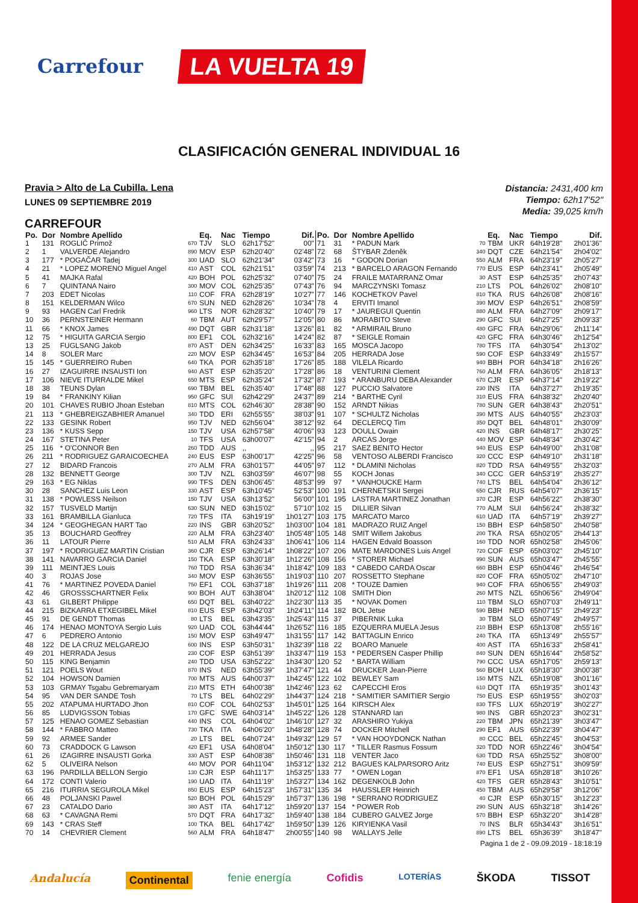Carrefour LA VUELTA 19
CLASIFICACIÓN GENERAL INDIVIDUAL 16
Pravia > Alto de La Cubilla. Lena
LUNES 09 SEPTIEMBRE 2019
CARREFOUR
Distancia: 2431,400 km
Tiempo: 62h17'52"
Media: 39,025 km/h
| Po. | Dor | Nombre Apellido | | Eq. | Nac | Tiempo | Dif. | Po. | Dor | Nombre Apellido | | Eq. | Nac | Tiempo | Dif. |
| --- | --- | --- | --- | --- | --- | --- | --- | --- | --- | --- | --- | --- | --- | --- | --- |
| 1 | 131 | ROGLIČ Primož | 670 | TJV | SLO | 62h17'52" | 00" | 71 | 31 | * PADUN Mark | 70 | TBM | UKR | 64h19'28" | 2h01'36" |
| 2 | 1 | VALVERDE Alejandro | 890 | MOV | ESP | 62h20'40" | 02'48" | 72 | 68 | ŠTYBAR Zdeněk | 340 | DQT | CZE | 64h21'54" | 2h04'02" |
| 3 | 177 | * POGAČAR Tadej | 300 | UAD | SLO | 62h21'34" | 03'42" | 73 | 16 | * GODON Dorian | 550 | ALM | FRA | 64h23'19" | 2h05'27" |
| 4 | 21 | * LOPEZ MORENO Miguel Angel | 410 | AST | COL | 62h21'51" | 03'59" | 74 | 213 | * BARCELO ARAGON Fernando | 770 | EUS | ESP | 64h23'41" | 2h05'49" |
| 5 | 41 | MAJKA Rafal | 420 | BOH | POL | 62h25'32" | 07'40" | 75 | 24 | FRAILE MATARRANZ Omar | 30 | AST | ESP | 64h25'35" | 2h07'43" |
| 6 | 7 | QUINTANA Nairo | 300 | MOV | COL | 62h25'35" | 07'43" | 76 | 94 | MARCZYNSKI Tomasz | 210 | LTS | POL | 64h26'02" | 2h08'10" |
| 7 | 203 | EDET Nicolas | 110 | COF | FRA | 62h28'19" | 10'27" | 77 | 146 | KOCHETKOV Pavel | 810 | TKA | RUS | 64h26'08" | 2h08'16" |
| 8 | 151 | KELDERMAN Wilco | 670 | SUN | NED | 62h28'26" | 10'34" | 78 | 4 | ERVITI Imanol | 390 | MOV | ESP | 64h26'51" | 2h08'59" |
| 9 | 93 | HAGEN Carl Fredrik | 960 | LTS | NOR | 62h28'32" | 10'40" | 79 | 17 | * JAUREGUI Quentin | 880 | ALM | FRA | 64h27'09" | 2h09'17" |
| 10 | 36 | PERNSTEINER Hermann | 60 | TBM | AUT | 62h29'57" | 12'05" | 80 | 86 | MORABITO Steve | 290 | GFC | SUI | 64h27'25" | 2h09'33" |
| 11 | 66 | * KNOX James | 490 | DQT | GBR | 62h31'18" | 13'26" | 81 | 82 | * ARMIRAIL Bruno | 480 | GFC | FRA | 64h29'06" | 2h11'14" |
| 12 | 75 | * HIGUITA GARCIA Sergio | 800 | EF1 | COL | 62h32'16" | 14'24" | 82 | 87 | * SEIGLE Romain | 420 | GFC | FRA | 64h30'46" | 2h12'54" |
| 13 | 25 | FUGLSANG Jakob | 870 | AST | DEN | 62h34'25" | 16'33" | 83 | 165 | MOSCA Jacopo | 780 | TFS | ITA | 64h30'54" | 2h13'02" |
| 14 | 8 | SOLER Marc | 220 | MOV | ESP | 62h34'45" | 16'53" | 84 | 205 | HERRADA Jose | 590 | COF | ESP | 64h33'49" | 2h15'57" |
| 15 | 145 | * GUERREIRO Ruben | 640 | TKA | POR | 62h35'18" | 17'26" | 85 | 188 | VILELA Ricardo | 940 | BBH | POR | 64h34'18" | 2h16'26" |
| 16 | 27 | IZAGUIRRE INSAUSTI Ion | 940 | AST | ESP | 62h35'20" | 17'28" | 86 | 18 | VENTURINI Clement | 760 | ALM | FRA | 64h36'05" | 2h18'13" |
| 17 | 106 | NIEVE ITURRALDE Mikel | 650 | MTS | ESP | 62h35'24" | 17'32" | 87 | 193 | * ARANBURU DEBA Alexander | 670 | CJR | ESP | 64h37'14" | 2h19'22" |
| 18 | 38 | TEUNS Dylan | 690 | TBM | BEL | 62h35'40" | 17'48" | 88 | 127 | PUCCIO Salvatore | 230 | INS | ITA | 64h37'27" | 2h19'35" |
| 19 | 84 | * FRANKINY Kilian | 950 | GFC | SUI | 62h42'29" | 24'37" | 89 | 214 | * BARTHE Cyril | 310 | EUS | FRA | 64h38'32" | 2h20'40" |
| 20 | 101 | CHAVES RUBIO Jhoan Esteban | 810 | MTS | COL | 62h46'30" | 28'38" | 90 | 152 | ARNDT Nikias | 780 | SUN | GER | 64h38'43" | 2h20'51" |
| 21 | 113 | * GHEBREIGZABHIER Amanuel | 340 | TDD | ERI | 62h55'55" | 38'03" | 91 | 107 | * SCHULTZ Nicholas | 390 | MTS | AUS | 64h40'55" | 2h23'03" |
| 22 | 133 | GESINK Robert | 950 | TJV | NED | 62h56'04" | 38'12" | 92 | 64 | DECLERCQ Tim | 350 | DQT | BEL | 64h48'01" | 2h30'09" |
| 23 | 136 | * KUSS Sepp | 150 | TJV | USA | 62h57'58" | 40'06" | 93 | 123 | DOULL Owain | 420 | INS | GBR | 64h48'17" | 2h30'25" |
| 24 | 167 | STETINA Peter | 10 | TFS | USA | 63h00'07" | 42'15" | 94 | 2 | ARCAS Jorge | 440 | MOV | ESP | 64h48'34" | 2h30'42" |
| 25 | 116 | * O'CONNOR Ben | 260 | TDD | AUS | ,, | ,, | 95 | 217 | SAEZ BENITO Hector | 940 | EUS | ESP | 64h49'00" | 2h31'08" |
| 26 | 211 | * RODRIGUEZ GARAICOECHEA | 240 | EUS | ESP | 63h00'17" | 42'25" | 96 | 58 | VENTOSO ALBERDI Francisco | 320 | CCC | ESP | 64h49'10" | 2h31'18" |
| 27 | 12 | BIDARD Francois | 270 | ALM | FRA | 63h01'57" | 44'05" | 97 | 112 | * DLAMINI Nicholas | 820 | TDD | RSA | 64h49'55" | 2h32'03" |
| 28 | 132 | BENNETT George | 300 | TJV | NZL | 63h03'59" | 46'07" | 98 | 55 | KOCH Jonas | 340 | CCC | GER | 64h53'19" | 2h35'27" |
| 29 | 163 | * EG Niklas | 990 | TFS | DEN | 63h06'45" | 48'53" | 99 | 97 | * VANHOUCKE Harm | 740 | LTS | BEL | 64h54'04" | 2h36'12" |
| 30 | 28 | SANCHEZ Luis Leon | 330 | AST | ESP | 63h10'45" | 52'53" | 100 | 191 | CHERNETSKII Sergei | 650 | CJR | RUS | 64h54'07" | 2h36'15" |
| 31 | 138 | * POWLESS Neilson | 150 | TJV | USA | 63h13'52" | 56'00" | 101 | 195 | LASTRA MARTINEZ Jonathan | 370 | CJR | ESP | 64h56'22" | 2h38'30" |
| 32 | 157 | TUSVELD Martijn | 630 | SUN | NED | 63h15'02" | 57'10" | 102 | 15 | DILLIER Silvan | 770 | ALM | SUI | 64h56'24" | 2h38'32" |
| 33 | 161 | BRAMBILLA Gianluca | 720 | TFS | ITA | 63h19'19" | 1h01'27" | 103 | 175 | MARCATO Marco | 610 | UAD | ITA | 64h57'19" | 2h39'27" |
| 34 | 124 | * GEOGHEGAN HART Tao | 220 | INS | GBR | 63h20'52" | 1h03'00" | 104 | 181 | MADRAZO RUIZ Angel | 150 | BBH | ESP | 64h58'50" | 2h40'58" |
| 35 | 13 | BOUCHARD Geoffrey | 220 | ALM | FRA | 63h23'40" | 1h05'48" | 105 | 148 | SMIT Willem Jakobus | 200 | TKA | RSA | 65h02'05" | 2h44'13" |
| 36 | 11 | LATOUR Pierre | 510 | ALM | FRA | 63h24'33" | 1h06'41" | 106 | 114 | HAGEN Edvald Boasson | 160 | TDD | NOR | 65h02'58" | 2h45'06" |
| 37 | 197 | * RODRIGUEZ MARTIN Cristian | 360 | CJR | ESP | 63h26'14" | 1h08'22" | 107 | 206 | MATE MARDONES Luis Angel | 720 | COF | ESP | 65h03'02" | 2h45'10" |
| 38 | 141 | NAVARRO GARCIA Daniel | 150 | TKA | ESP | 63h30'18" | 1h12'26" | 108 | 156 | * STORER Michael | 990 | SUN | AUS | 65h03'47" | 2h45'55" |
| 39 | 111 | MEINTJES Louis | 760 | TDD | RSA | 63h36'34" | 1h18'42" | 109 | 183 | * CABEDO CARDA Oscar | 660 | BBH | ESP | 65h04'46" | 2h46'54" |
| 40 | 3 | ROJAS Jose | 340 | MOV | ESP | 63h36'55" | 1h19'03" | 110 | 207 | ROSSETTO Stephane | 820 | COF | FRA | 65h05'02" | 2h47'10" |
| 41 | 76 | * MARTINEZ POVEDA Daniel | 750 | EF1 | COL | 63h37'18" | 1h19'26" | 111 | 208 | * TOUZE Damien | 940 | COF | FRA | 65h06'55" | 2h49'03" |
| 42 | 46 | GROSSSCHARTNER Felix | 900 | BOH | AUT | 63h38'04" | 1h20'12" | 112 | 108 | SMITH Dion | 260 | MTS | NZL | 65h06'56" | 2h49'04" |
| 43 | 61 | GILBERT Philippe | 650 | DQT | BEL | 63h40'22" | 1h22'30" | 113 | 35 | * NOVAK Domen | 110 | TBM | SLO | 65h07'03" | 2h49'11" |
| 44 | 215 | BIZKARRA ETXEGIBEL Mikel | 810 | EUS | ESP | 63h42'03" | 1h24'11" | 114 | 182 | BOL Jetse | 590 | BBH | NED | 65h07'15" | 2h49'23" |
| 45 | 91 | DE GENDT Thomas | 80 | LTS | BEL | 63h43'35" | 1h25'43" | 115 | 37 | PIBERNIK Luka | 30 | TBM | SLO | 65h07'49" | 2h49'57" |
| 46 | 174 | HENAO MONTOYA Sergio Luis | 920 | UAD | COL | 63h44'44" | 1h26'52" | 116 | 185 | EZQUERRA MUELA Jesus | 210 | BBH | ESP | 65h13'08" | 2h55'16" |
| 47 | 6 | PEDRERO Antonio | 150 | MOV | ESP | 63h49'47" | 1h31'55" | 117 | 142 | BATTAGLIN Enrico | 240 | TKA | ITA | 65h13'49" | 2h55'57" |
| 48 | 122 | DE LA CRUZ MELGAREJO | 600 | INS | ESP | 63h50'31" | 1h32'39" | 118 | 22 | BOARO Manuele | 400 | AST | ITA | 65h16'33" | 2h58'41" |
| 49 | 201 | HERRADA Jesus | 230 | COF | ESP | 63h51'39" | 1h33'47" | 119 | 153 | * PEDERSEN Casper Phillip | 840 | SUN | DEN | 65h16'44" | 2h58'52" |
| 50 | 115 | KING Benjamin | 240 | TDD | USA | 63h52'22" | 1h34'30" | 120 | 52 | * BARTA William | 790 | CCC | USA | 65h17'05" | 2h59'13" |
| 51 | 121 | POELS Wout | 870 | INS | NED | 63h55'39" | 1h37'47" | 121 | 44 | DRUCKER Jean-Pierre | 560 | BOH | LUX | 65h18'30" | 3h00'38" |
| 52 | 104 | HOWSON Damien | 700 | MTS | AUS | 64h00'37" | 1h42'45" | 122 | 102 | BEWLEY Sam | 150 | MTS | NZL | 65h19'08" | 3h01'16" |
| 53 | 103 | GRMAY Tsgabu Gebremaryam | 210 | MTS | ETH | 64h00'38" | 1h42'46" | 123 | 62 | CAPECCHI Eros | 610 | DQT | ITA | 65h19'35" | 3h01'43" |
| 54 | 95 | VAN DER SANDE Tosh | 70 | LTS | BEL | 64h02'29" | 1h44'37" | 124 | 218 | * SAMITIER SAMITIER Sergio | 750 | EUS | ESP | 65h19'55" | 3h02'03" |
| 55 | 202 | ATAPUMA HURTADO Jhon | 810 | COF | COL | 64h02'53" | 1h45'01" | 125 | 164 | KIRSCH Alex | 830 | TFS | LUX | 65h20'19" | 3h02'27" |
| 56 | 85 | LUDVIGSSON Tobias | 170 | GFC | SWE | 64h03'14" | 1h45'22" | 126 | 128 | STANNARD Ian | 980 | INS | GBR | 65h20'23" | 3h02'31" |
| 57 | 125 | HENAO GOMEZ Sebastian | 440 | INS | COL | 64h04'02" | 1h46'10" | 127 | 32 | ARASHIRO Yukiya | 220 | TBM | JPN | 65h21'39" | 3h03'47" |
| 58 | 144 | * FABBRO Matteo | 730 | TKA | ITA | 64h06'20" | 1h48'28" | 128 | 74 | DOCKER Mitchell | 290 | EF1 | AUS | 65h22'39" | 3h04'47" |
| 59 | 92 | ARMEE Sander | 20 | LTS | BEL | 64h07'24" | 1h49'32" | 129 | 57 | * VAN HOOYDONCK Nathan | 80 | CCC | BEL | 65h22'45" | 3h04'53" |
| 60 | 73 | CRADDOCK G Lawson | 420 | EF1 | USA | 64h08'04" | 1h50'12" | 130 | 117 | * TILLER Rasmus Fossum | 320 | TDD | NOR | 65h22'46" | 3h04'54" |
| 61 | 26 | IZAGIRRE INSAUSTI Gorka | 330 | AST | ESP | 64h08'38" | 1h50'46" | 131 | 118 | VENTER Jaco | 630 | TDD | RSA | 65h25'52" | 3h08'00" |
| 62 | 5 | OLIVEIRA Nelson | 440 | MOV | POR | 64h11'04" | 1h53'12" | 132 | 212 | BAGUES KALPARSORO Aritz | 740 | EUS | ESP | 65h27'51" | 3h09'59" |
| 63 | 196 | PARDILLA BELLON Sergio | 130 | CJR | ESP | 64h11'17" | 1h53'25" | 133 | 77 | * OWEN Logan | 870 | EF1 | USA | 65h28'18" | 3h10'26" |
| 64 | 172 | CONTI Valerio | 190 | UAD | ITA | 64h11'19" | 1h53'27" | 134 | 162 | DEGENKOLB John | 420 | TFS | GER | 65h28'43" | 3h10'51" |
| 65 | 216 | ITURRIA SEGUROLA Mikel | 850 | EUS | ESP | 64h15'23" | 1h57'31" | 135 | 34 | HAUSSLER Heinrich | 450 | TBM | AUS | 65h29'58" | 3h12'06" |
| 66 | 48 | POLJANSKI Pawel | 520 | BOH | POL | 64h15'29" | 1h57'37" | 136 | 198 | * SERRANO RODRIGUEZ | 40 | CJR | ESP | 65h30'15" | 3h12'23" |
| 67 | 23 | CATALDO Dario | 380 | AST | ITA | 64h17'12" | 1h59'20" | 137 | 154 | * POWER Rob | 290 | SUN | AUS | 65h32'18" | 3h14'26" |
| 68 | 63 | * CAVAGNA Remi | 570 | DQT | FRA | 64h17'32" | 1h59'40" | 138 | 184 | CUBERO GALVEZ Jorge | 570 | BBH | ESP | 65h32'20" | 3h14'28" |
| 69 | 143 | * CRAS Steff | 100 | TKA | BEL | 64h17'42" | 1h59'50" | 139 | 126 | KIRYIENKA Vasil | 70 | INS | BLR | 65h34'43" | 3h16'51" |
| 70 | 14 | CHEVRIER Clement | 560 | ALM | FRA | 64h18'47" | 2h00'55" | 140 | 98 | WALLAYS Jelle | 890 | LTS | BEL | 65h36'39" | 3h18'47" |
Pagina 1 de 2 - 09.09.2019 - 18:18:19
Andalucía Continental fenie energía Cofidis LOTERÍAS ŠKODA TISSOT